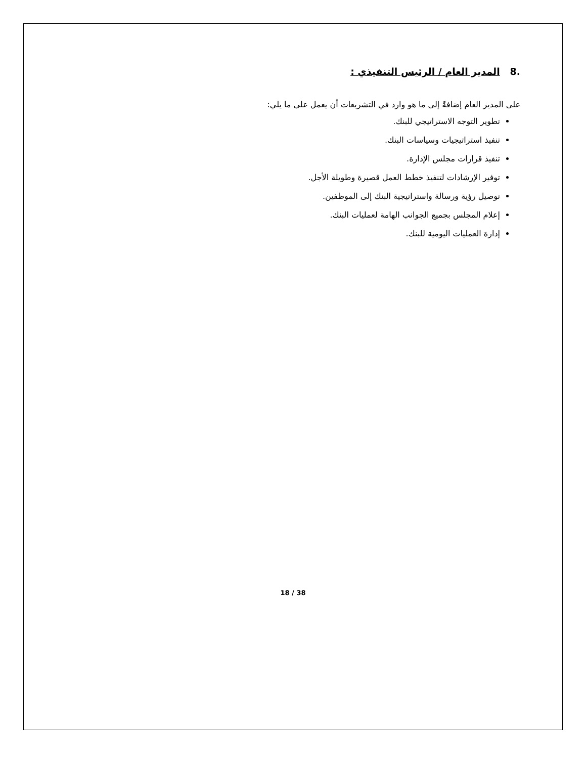.8 المدير العام / الرئيس التنفيذي :
على المدير العام إضافةً إلى ما هو وارد في التشريعات أن يعمل على ما يلي:
تطوير التوجه الاستراتيجي للبنك.
تنفيذ استراتيجيات وسياسات البنك.
تنفيذ قرارات مجلس الإدارة.
توفير الإرشادات لتنفيذ خطط العمل قصيرة وطويلة الأجل.
توصيل رؤية ورسالة واستراتيجية البنك إلى الموظفين.
إعلام المجلس بجميع الجوانب الهامة لعمليات البنك.
إدارة العمليات اليومية للبنك.
18 / 38